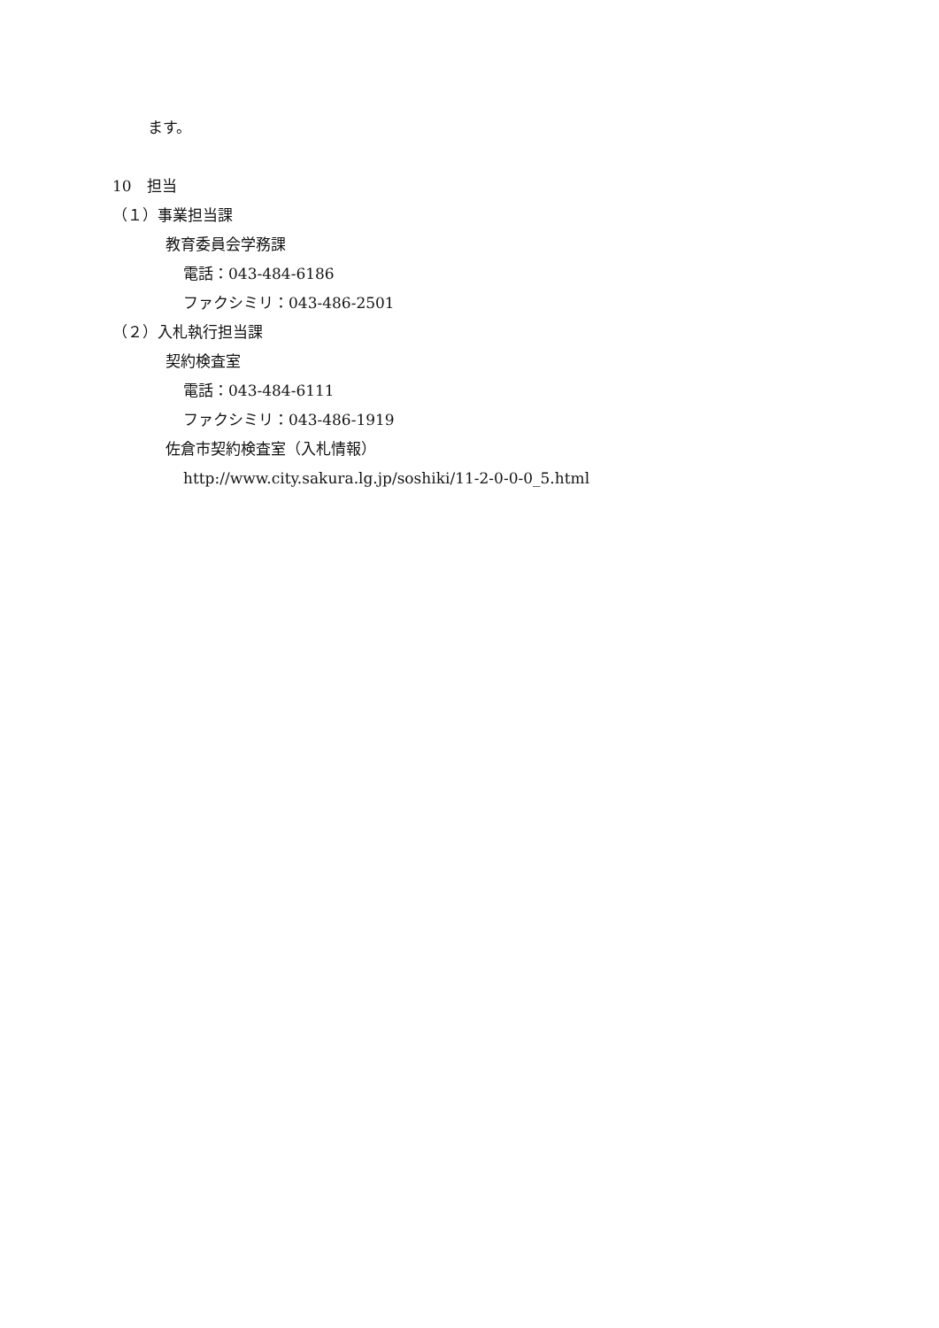ます。
10　担当
（１）事業担当課
教育委員会学務課
電話：043-484-6186
ファクシミリ：043-486-2501
（２）入札執行担当課
契約検査室
電話：043-484-6111
ファクシミリ：043-486-1919
佐倉市契約検査室（入札情報）
http://www.city.sakura.lg.jp/soshiki/11-2-0-0-0_5.html